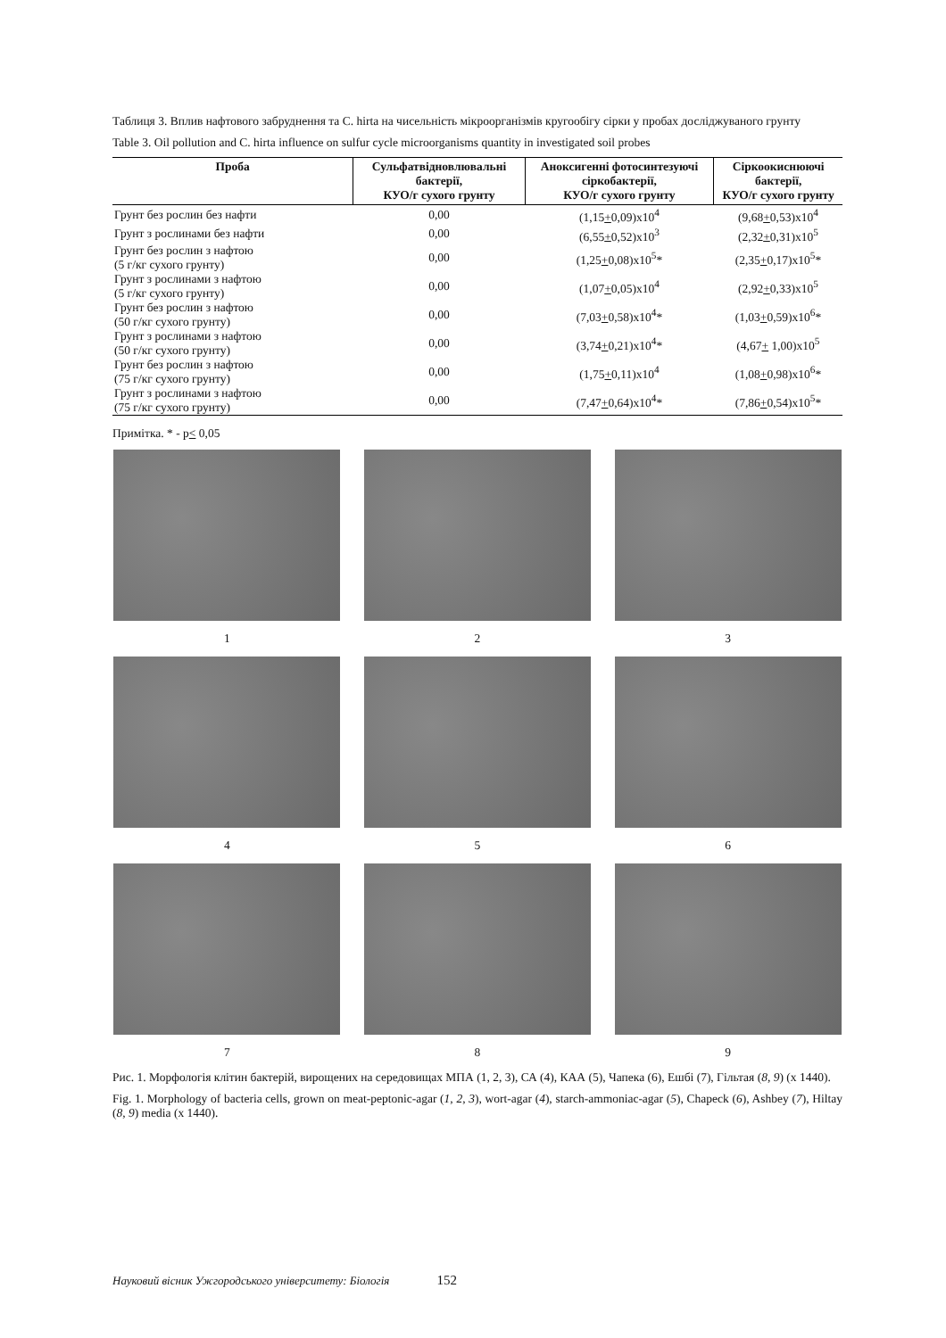Таблиця 3. Вплив нафтового забруднення та C. hirta на чисельність мікроорганізмів кругообігу сірки у пробах досліджуваного грунту
Table 3. Oil pollution and C. hirta influence on sulfur cycle microorganisms quantity in investigated soil probes
| Проба | Сульфатвідновлювальні бактерії, КУО/г сухого грунту | Аноксигенні фотосинтезуючі сіркобактерії, КУО/г сухого грунту | Сіркоокиснюючі бактерії, КУО/г сухого грунту |
| --- | --- | --- | --- |
| Грунт без рослин без нафти | 0,00 | (1,15 + 0,09)x10<sup>4</sup> | (9,68 + 0,53)x10<sup>4</sup> |
| Грунт з рослинами без нафти | 0,00 | (6,55 + 0,52)x10<sup>3</sup> | (2,32 + 0,31)x10<sup>5</sup> |
| Грунт без рослин з нафтою (5 г/кг сухого грунту) | 0,00 | (1,25 + 0,08)x10<sup>5</sup>* | (2,35 + 0,17)x10<sup>5</sup>* |
| Грунт з рослинами з нафтою (5 г/кг сухого грунту) | 0,00 | (1,07 + 0,05)x10<sup>4</sup> | (2,92 + 0,33)x10<sup>5</sup> |
| Грунт без рослин з нафтою (50 г/кг сухого грунту) | 0,00 | (7,03 + 0,58)x10<sup>4</sup>* | (1,03 + 0,59)x10<sup>6</sup>* |
| Грунт з рослинами з нафтою (50 г/кг сухого грунту) | 0,00 | (3,74 + 0,21)x10<sup>4</sup>* | (4,67 + 1,00)x10<sup>5</sup> |
| Грунт без рослин з нафтою (75 г/кг сухого грунту) | 0,00 | (1,75 + 0,11)x10<sup>4</sup> | (1,08 + 0,98)x10<sup>6</sup>* |
| Грунт з рослинами з нафтою (75 г/кг сухого грунту) | 0,00 | (7,47 + 0,64)x10<sup>4</sup>* | (7,86 + 0,54)x10<sup>5</sup>* |
Примітка. * - p< 0,05
1
2
3
4
5
6
7
8
9
Рис. 1. Морфологія клітин бактерій, вирощених на середовищах МПА (1, 2, 3), СА (4), КАА (5), Чапека (6), Ешбі (7), Гільтая (8, 9) (x 1440).
Fig. 1. Morphology of bacteria cells, grown on meat-peptonic-agar (1, 2, 3), wort-agar (4), starch-ammoniac-agar (5), Chapeck (6), Ashbey (7), Hiltay (8, 9) media (x 1440).
Науковий вісник Ужгородського університету: Біологія 152